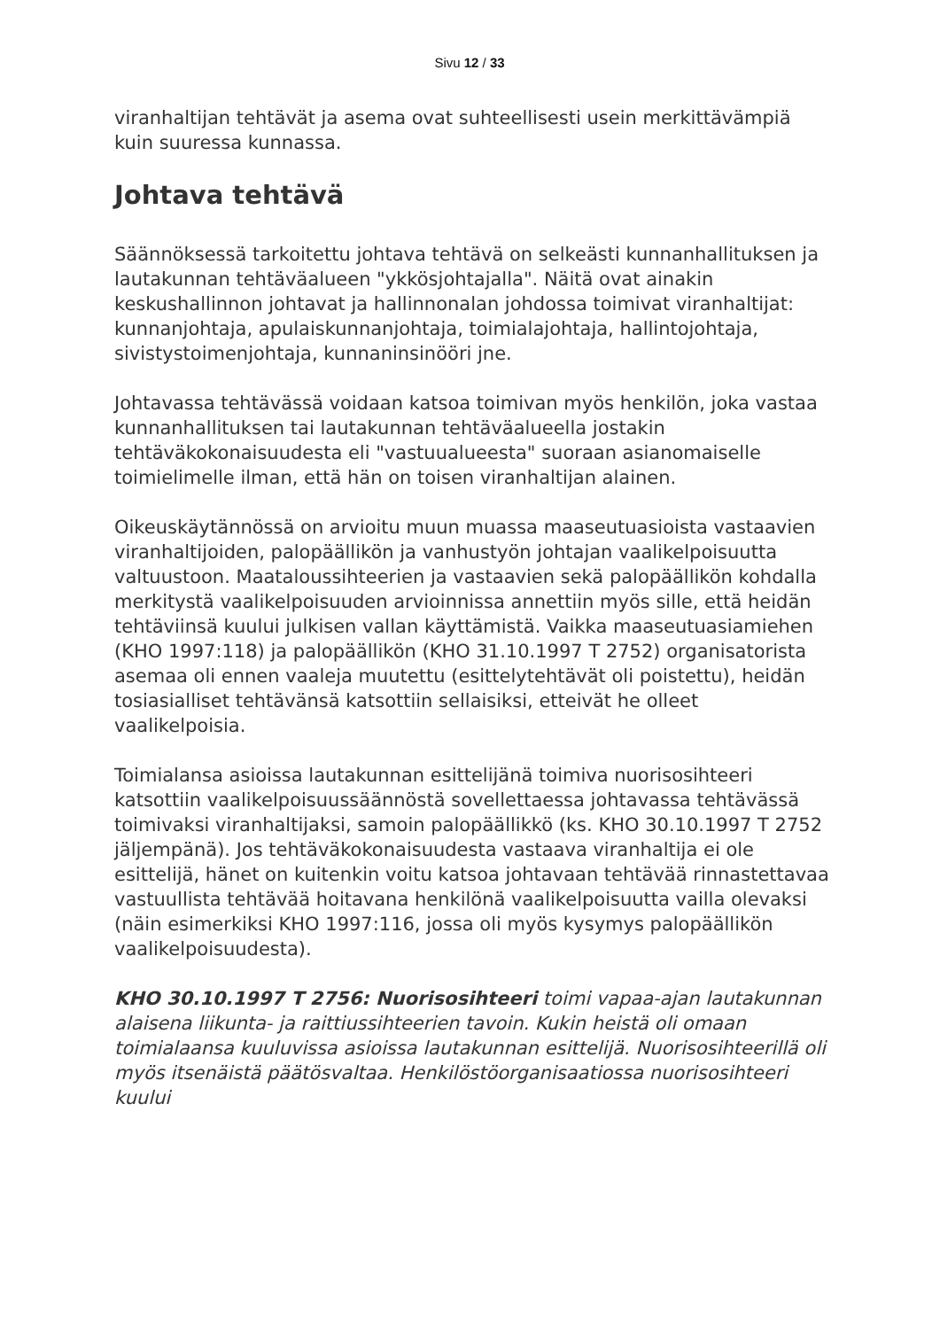Sivu 12 / 33
viranhaltijan tehtävät ja asema ovat suhteellisesti usein merkittävämpiä kuin suuressa kunnassa.
Johtava tehtävä
Säännöksessä tarkoitettu johtava tehtävä on selkeästi kunnanhallituksen ja lautakunnan tehtäväalueen "ykkösjohtajalla". Näitä ovat ainakin keskushallinnon johtavat ja hallinnonalan johdossa toimivat viranhaltijat: kunnanjohtaja, apulaiskunnanjohtaja, toimialajohtaja, hallintojohtaja, sivistystoimenjohtaja, kunnaninsinööri jne.
Johtavassa tehtävässä voidaan katsoa toimivan myös henkilön, joka vastaa kunnanhallituksen tai lautakunnan tehtäväalueella jostakin tehtäväkokonaisuudesta eli "vastuualueesta" suoraan asianomaiselle toimielimelle ilman, että hän on toisen viranhaltijan alainen.
Oikeuskäytännössä on arvioitu muun muassa maaseutuasioista vastaavien viranhaltijoiden, palopäällikön ja vanhustyön johtajan vaalikelpoisuutta valtuustoon. Maataloussihteerien ja vastaavien sekä palopäällikön kohdalla merkitystä vaalikelpoisuuden arvioinnissa annettiin myös sille, että heidän tehtäviinsä kuului julkisen vallan käyttämistä. Vaikka maaseutuasiamiehen (KHO 1997:118) ja palopäällikön (KHO 31.10.1997 T 2752) organisatorista asemaa oli ennen vaaleja muutettu (esittelytehtävät oli poistettu), heidän tosiasialliset tehtävänsä katsottiin sellaisiksi, etteivät he olleet vaalikelpoisia.
Toimialansa asioissa lautakunnan esittelijänä toimiva nuorisosihteeri katsottiin vaalikelpoisuussäännöstä sovellettaessa johtavassa tehtävässä toimivaksi viranhaltijaksi, samoin palopäällikkö (ks. KHO 30.10.1997 T 2752 jäljempänä). Jos tehtäväkokonaisuudesta vastaava viranhaltija ei ole esittelijä, hänet on kuitenkin voitu katsoa johtavaan tehtävää rinnastettavaa vastuullista tehtävää hoitavana henkilönä vaalikelpoisuutta vailla olevaksi (näin esimerkiksi KHO 1997:116, jossa oli myös kysymys palopäällikön vaalikelpoisuudesta).
KHO 30.10.1997 T 2756: Nuorisosihteeri toimi vapaa-ajan lautakunnan alaisena liikunta- ja raittiussihteerien tavoin. Kukin heistä oli omaan toimialaansa kuuluvissa asioissa lautakunnan esittelijä. Nuorisosihteerillä oli myös itsenäistä päätösvaltaa. Henkilöstöorganisaatiossa nuorisosihteeri kuului